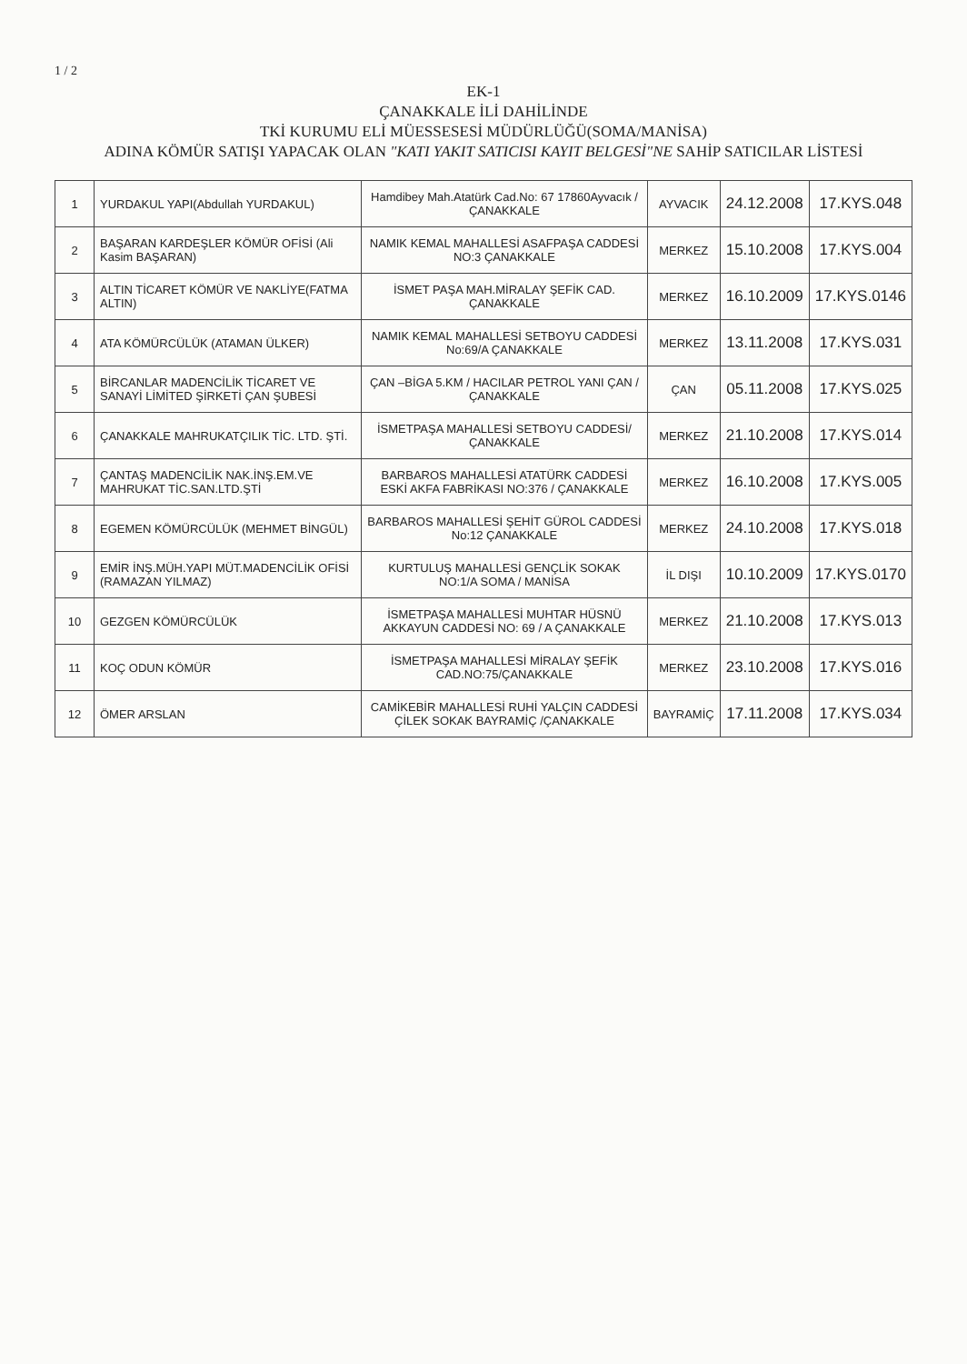1 / 2
EK-1
ÇANAKKALE İLİ DAHİLİNDE
TKİ KURUMU ELİ MÜESSESESİ MÜDÜRLÜĞÜ(SOMA/MANİSA)
ADINA KÖMÜR SATIŞI YAPACAK OLAN "KATI YAKIT SATICISI KAYIT BELGESİ"NE SAHİP SATICILAR LİSTESİ
| 1 | YURDAKUL YAPI(Abdullah YURDAKUL) | Hamdibey Mah.Atatürk Cad.No: 67 17860Ayvacık / ÇANAKKALE | AYVACIK | 24.12.2008 | 17.KYS.048 |
| 2 | BAŞARAN KARDEŞLER KÖMÜR OFİSİ (Ali Kasim BAŞARAN) | NAMIK KEMAL MAHALLESİ ASAFPAŞA CADDESİ NO:3 ÇANAKKALE | MERKEZ | 15.10.2008 | 17.KYS.004 |
| 3 | ALTIN TİCARET KÖMÜR VE NAKLİYE(FATMA ALTIN) | İSMET PAŞA MAH.MİRALAY ŞEFİK CAD. ÇANAKKALE | MERKEZ | 16.10.2009 | 17.KYS.0146 |
| 4 | ATA KÖMÜRCÜLÜK (ATAMAN ÜLKER) | NAMIK KEMAL MAHALLESİ SETBOYU CADDESİ No:69/A ÇANAKKALE | MERKEZ | 13.11.2008 | 17.KYS.031 |
| 5 | BİRCANLAR MADENCİLİK TİCARET VE SANAYİ LİMİTED ŞİRKETİ ÇAN ŞUBESİ | ÇAN –BİGA 5.KM / HACILAR PETROL YANI ÇAN / ÇANAKKALE | ÇAN | 05.11.2008 | 17.KYS.025 |
| 6 | ÇANAKKALE MAHRUKATÇILIK TİC. LTD. ŞTİ. | İSMETPAŞA MAHALLESİ SETBOYU CADDESİ/ ÇANAKKALE | MERKEZ | 21.10.2008 | 17.KYS.014 |
| 7 | ÇANTAŞ MADENCİLİK NAK.İNŞ.EM.VE MAHRUKAT TİC.SAN.LTD.ŞTİ | BARBAROS MAHALLESİ ATATÜRK CADDESİ ESKİ AKFA FABRİKASI NO:376 / ÇANAKKALE | MERKEZ | 16.10.2008 | 17.KYS.005 |
| 8 | EGEMEN KÖMÜRCÜLÜK (MEHMET BİNGÜL) | BARBAROS MAHALLESİ ŞEHİT GÜROL CADDESİ No:12 ÇANAKKALE | MERKEZ | 24.10.2008 | 17.KYS.018 |
| 9 | EMİR İNŞ.MÜH.YAPI MÜT.MADENCİLİK OFİSİ (RAMAZAN YILMAZ) | KURTULUŞ MAHALLESİ GENÇLİK SOKAK NO:1/A SOMA / MANİSA | İL DIŞI | 10.10.2009 | 17.KYS.0170 |
| 10 | GEZGEN KÖMÜRCÜLÜK | İSMETPAŞA MAHALLESİ MUHTAR HÜSNÜ AKKAYUN CADDESİ NO: 69 / A ÇANAKKALE | MERKEZ | 21.10.2008 | 17.KYS.013 |
| 11 | KOÇ ODUN KÖMÜR | İSMETPAŞA MAHALLESİ MİRALAY ŞEFİK CAD.NO:75/ÇANAKKALE | MERKEZ | 23.10.2008 | 17.KYS.016 |
| 12 | ÖMER ARSLAN | CAMİKEBİR MAHALLESİ RUHİ YALÇIN CADDESİ ÇİLEK SOKAK BAYRAMİÇ /ÇANAKKALE | BAYRAMİÇ | 17.11.2008 | 17.KYS.034 |